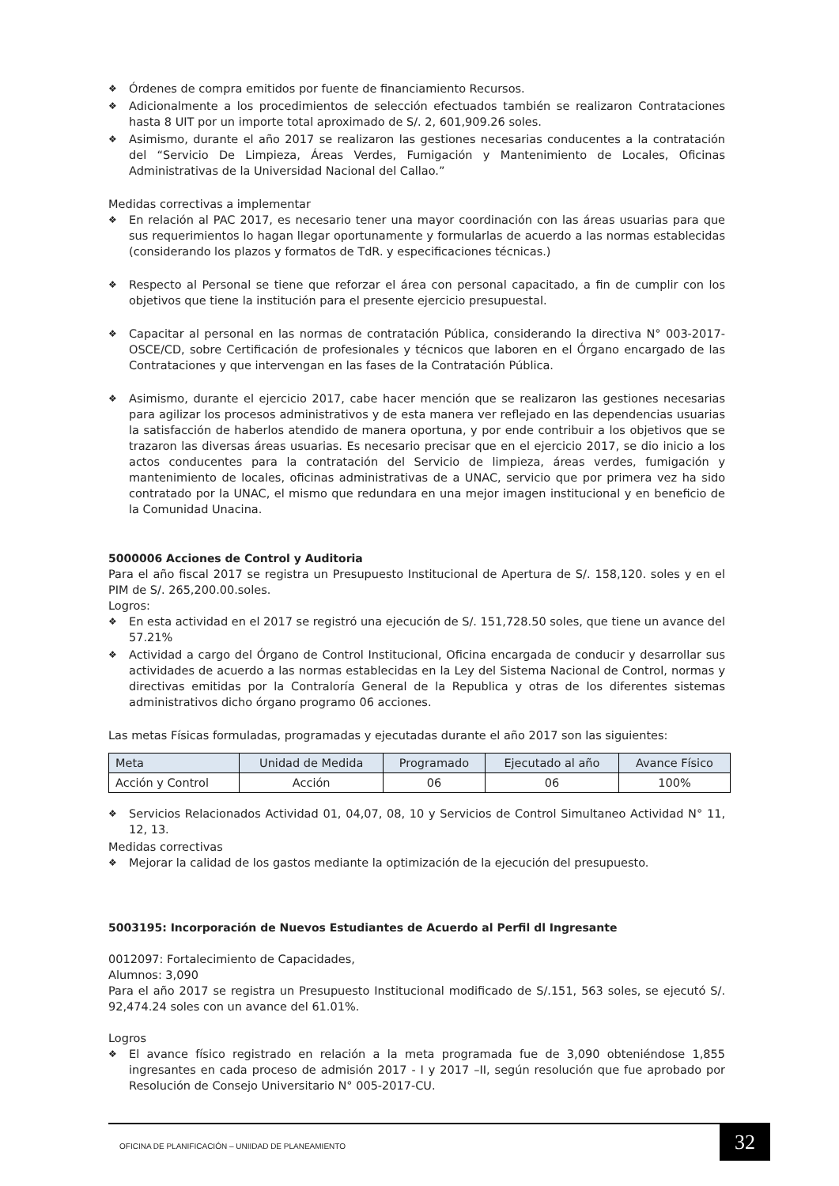❖ Órdenes de compra emitidos por fuente de financiamiento Recursos.
❖ Adicionalmente a los procedimientos de selección efectuados también se realizaron Contrataciones hasta 8 UIT por un importe total aproximado de S/. 2, 601,909.26 soles.
❖ Asimismo, durante el año 2017 se realizaron las gestiones necesarias conducentes a la contratación del “Servicio De Limpieza, Áreas Verdes, Fumigación y Mantenimiento de Locales, Oficinas Administrativas de la Universidad Nacional del Callao.”
Medidas correctivas a implementar
❖ En relación al PAC 2017, es necesario tener una mayor coordinación con las áreas usuarias para que sus requerimientos lo hagan llegar oportunamente y formularlas de acuerdo a las normas establecidas (considerando los plazos y formatos de TdR. y especificaciones técnicas.)
❖ Respecto al Personal se tiene que reforzar el área con personal capacitado, a fin de cumplir con los objetivos que tiene la institución para el presente ejercicio presupuestal.
❖ Capacitar al personal en las normas de contratación Pública, considerando la directiva N° 003-2017-OSCE/CD, sobre Certificación de profesionales y técnicos que laboren en el Órgano encargado de las Contrataciones y que intervengan en las fases de la Contratación Pública.
❖ Asimismo, durante el ejercicio 2017, cabe hacer mención que se realizaron las gestiones necesarias para agilizar los procesos administrativos y de esta manera ver reflejado en las dependencias usuarias la satisfacción de haberlos atendido de manera oportuna, y por ende contribuir a los objetivos que se trazaron las diversas áreas usuarias. Es necesario precisar que en el ejercicio 2017, se dio inicio a los actos conducentes para la contratación del Servicio de limpieza, áreas verdes, fumigación y mantenimiento de locales, oficinas administrativas de a UNAC, servicio que por primera vez ha sido contratado por la UNAC, el mismo que redundara en una mejor imagen institucional y en beneficio de la Comunidad Unacina.
5000006 Acciones de Control y Auditoria
Para el año fiscal 2017 se registra un Presupuesto Institucional de Apertura de S/. 158,120. soles y en el PIM de S/. 265,200.00.soles.
Logros:
❖ En esta actividad en el 2017 se registró una ejecución de S/. 151,728.50 soles, que tiene un avance del 57.21%
❖ Actividad a cargo del Órgano de Control Institucional, Oficina encargada de conducir y desarrollar sus actividades de acuerdo a las normas establecidas en la Ley del Sistema Nacional de Control, normas y directivas emitidas por la Contraloría General de la Republica y otras de los diferentes sistemas administrativos dicho órgano programo 06 acciones.
Las metas Físicas formuladas, programadas y ejecutadas durante el año 2017 son las siguientes:
| Meta | Unidad de Medida | Programado | Ejecutado al año | Avance Físico |
| --- | --- | --- | --- | --- |
| Acción y Control | Acción | 06 | 06 | 100% |
❖ Servicios Relacionados Actividad 01, 04,07, 08, 10 y Servicios de Control Simultaneo Actividad N° 11, 12, 13.
Medidas correctivas
❖ Mejorar la calidad de los gastos mediante la optimización de la ejecución del presupuesto.
5003195: Incorporación de Nuevos Estudiantes de Acuerdo al Perfil dl Ingresante
0012097: Fortalecimiento de Capacidades,
Alumnos: 3,090
Para el año 2017 se registra un Presupuesto Institucional modificado de S/.151, 563 soles, se ejecutó S/. 92,474.24 soles con un avance del 61.01%.
Logros
❖ El avance físico registrado en relación a la meta programada fue de 3,090 obteniéndose 1,855 ingresantes en cada proceso de admisión 2017 - I y 2017 –II, según resolución que fue aprobado por Resolución de Consejo Universitario N° 005-2017-CU.
OFICINA DE PLANIFICACIÓN – UNIIDAD DE PLANEAMIENTO
32